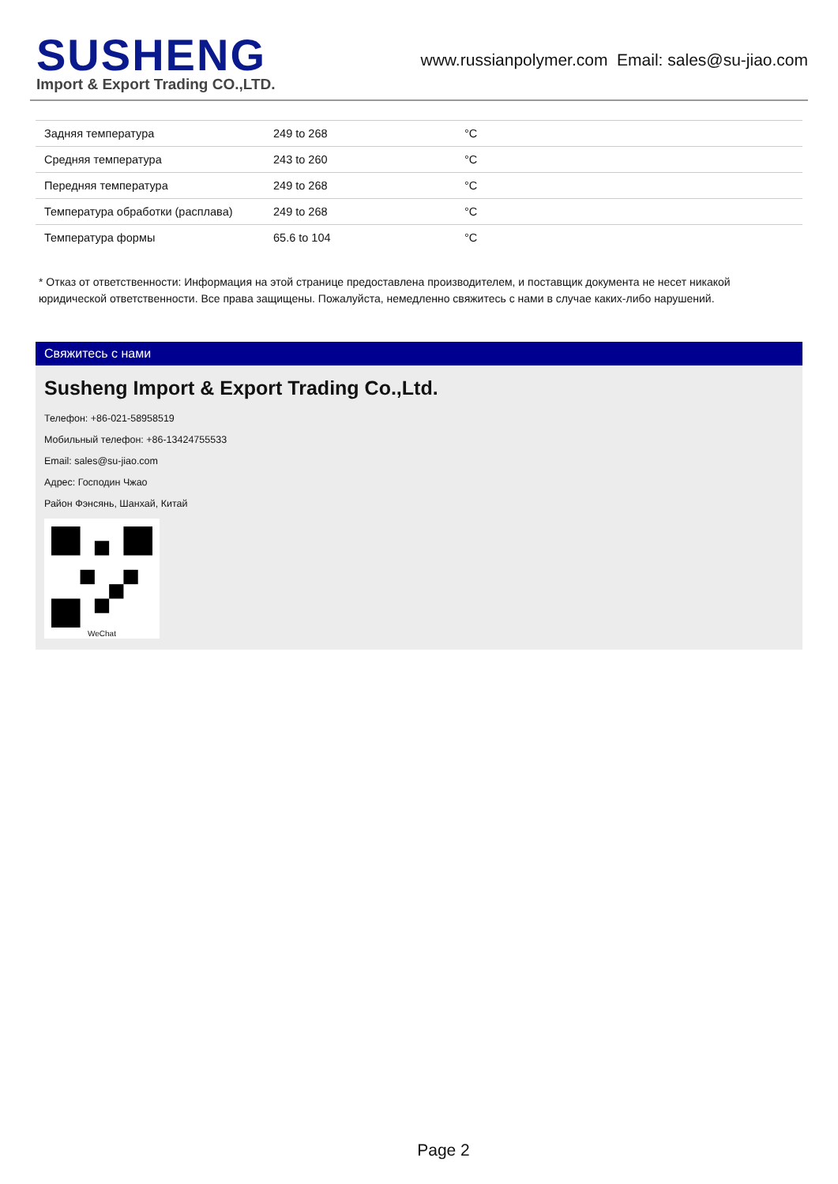SUSHENG
Import & Export Trading CO.,LTD.
www.russianpolymer.com Email: sales@su-jiao.com
| Задняя температура | 249 to 268 | °C |
| Средняя температура | 243 to 260 | °C |
| Передняя температура | 249 to 268 | °C |
| Температура обработки (расплава) | 249 to 268 | °C |
| Температура формы | 65.6 to 104 | °C |
* Отказ от ответственности: Информация на этой странице предоставлена производителем, и поставщик документа не несет никакой юридической ответственности. Все права защищены. Пожалуйста, немедленно свяжитесь с нами в случае каких-либо нарушений.
Свяжитесь с нами
Susheng Import & Export Trading Co.,Ltd.
Телефон: +86-021-58958519
Мобильный телефон: +86-13424755533
Email: sales@su-jiao.com
Адрес: Господин Чжао
Район Фэнсянь, Шанхай, Китай
WeChat
Page 2